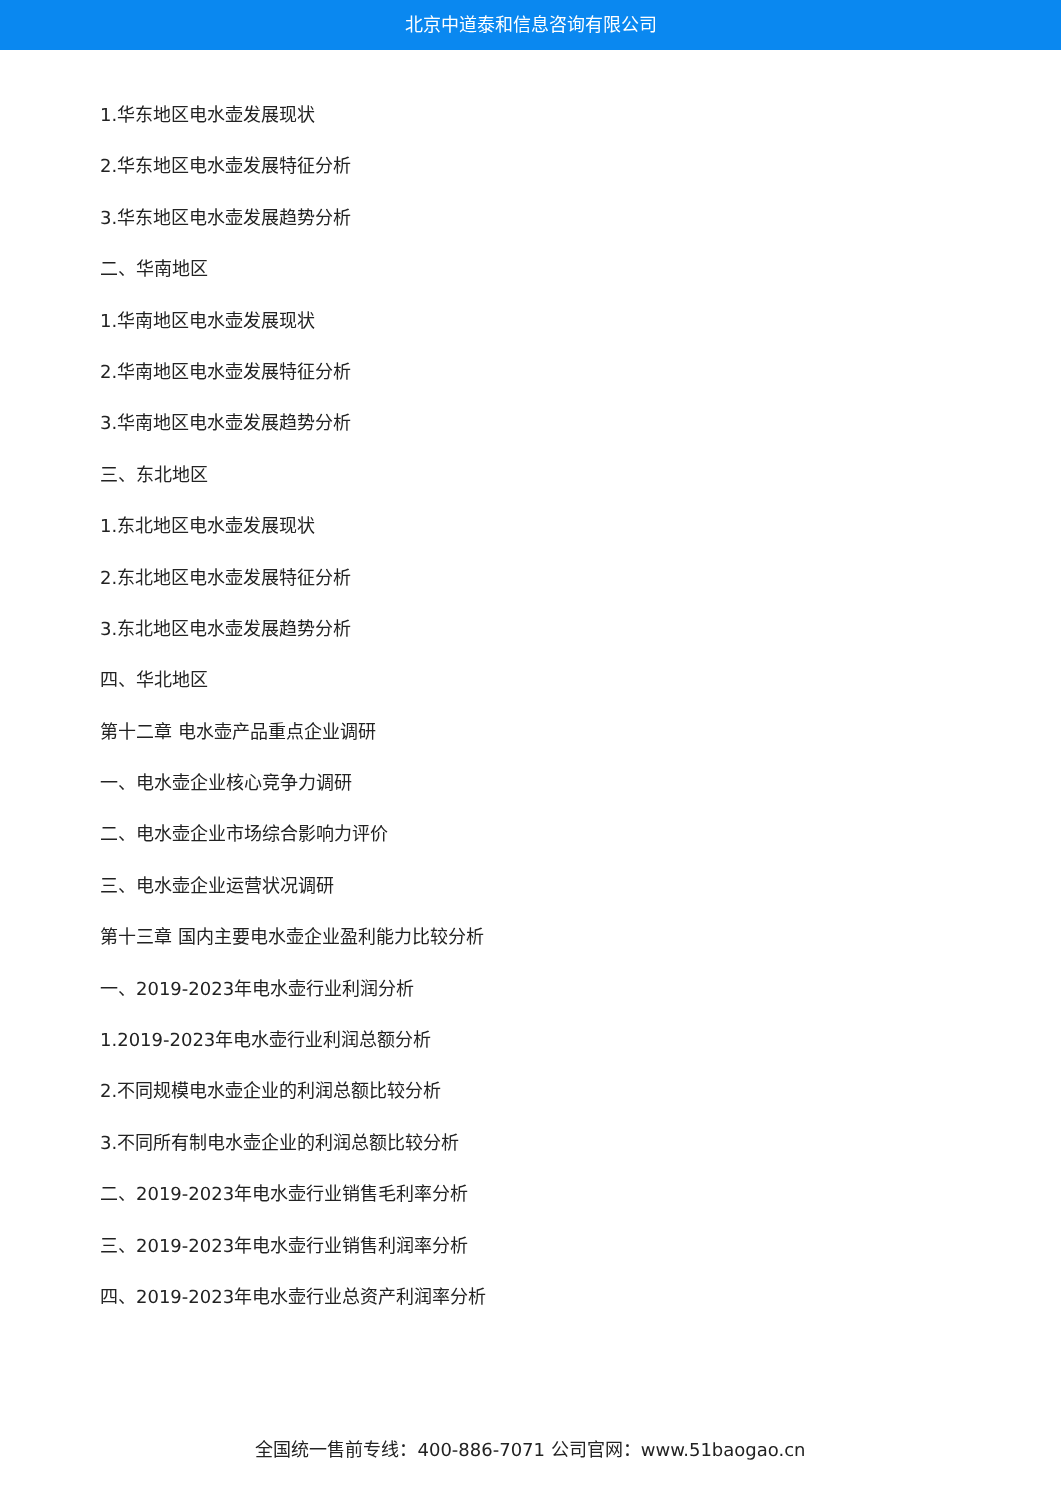北京中道泰和信息咨询有限公司
1.华东地区电水壶发展现状
2.华东地区电水壶发展特征分析
3.华东地区电水壶发展趋势分析
二、华南地区
1.华南地区电水壶发展现状
2.华南地区电水壶发展特征分析
3.华南地区电水壶发展趋势分析
三、东北地区
1.东北地区电水壶发展现状
2.东北地区电水壶发展特征分析
3.东北地区电水壶发展趋势分析
四、华北地区
第十二章 电水壶产品重点企业调研
一、电水壶企业核心竞争力调研
二、电水壶企业市场综合影响力评价
三、电水壶企业运营状况调研
第十三章 国内主要电水壶企业盈利能力比较分析
一、2019-2023年电水壶行业利润分析
1.2019-2023年电水壶行业利润总额分析
2.不同规模电水壶企业的利润总额比较分析
3.不同所有制电水壶企业的利润总额比较分析
二、2019-2023年电水壶行业销售毛利率分析
三、2019-2023年电水壶行业销售利润率分析
四、2019-2023年电水壶行业总资产利润率分析
全国统一售前专线：400-886-7071 公司官网：www.51baogao.cn